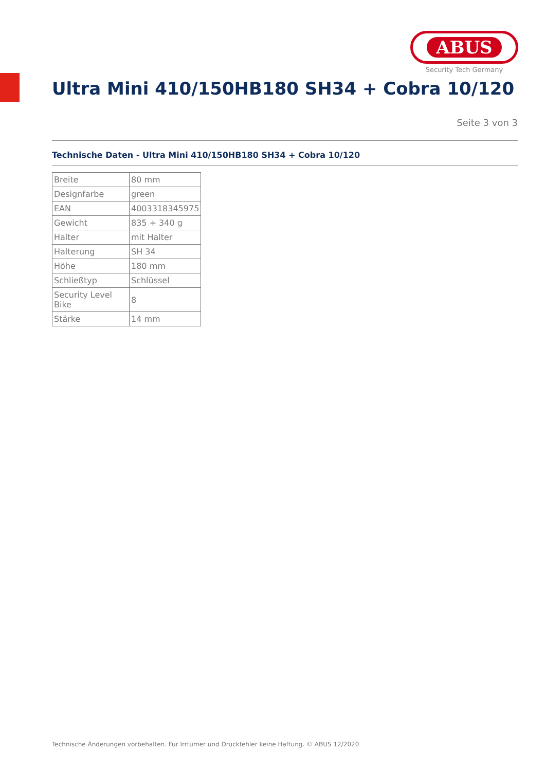ABUS
Security Tech Germany
Ultra Mini 410/150HB180 SH34 + Cobra 10/120
Seite 3 von 3
Technische Daten - Ultra Mini 410/150HB180 SH34 + Cobra 10/120
| Breite | 80 mm |
| Designfarbe | green |
| EAN | 4003318345975 |
| Gewicht | 835 + 340 g |
| Halter | mit Halter |
| Halterung | SH 34 |
| Höhe | 180 mm |
| Schließtyp | Schlüssel |
| Security Level Bike | 8 |
| Stärke | 14 mm |
Technische Änderungen vorbehalten. Für Irrtümer und Druckfehler keine Haftung. © ABUS 12/2020